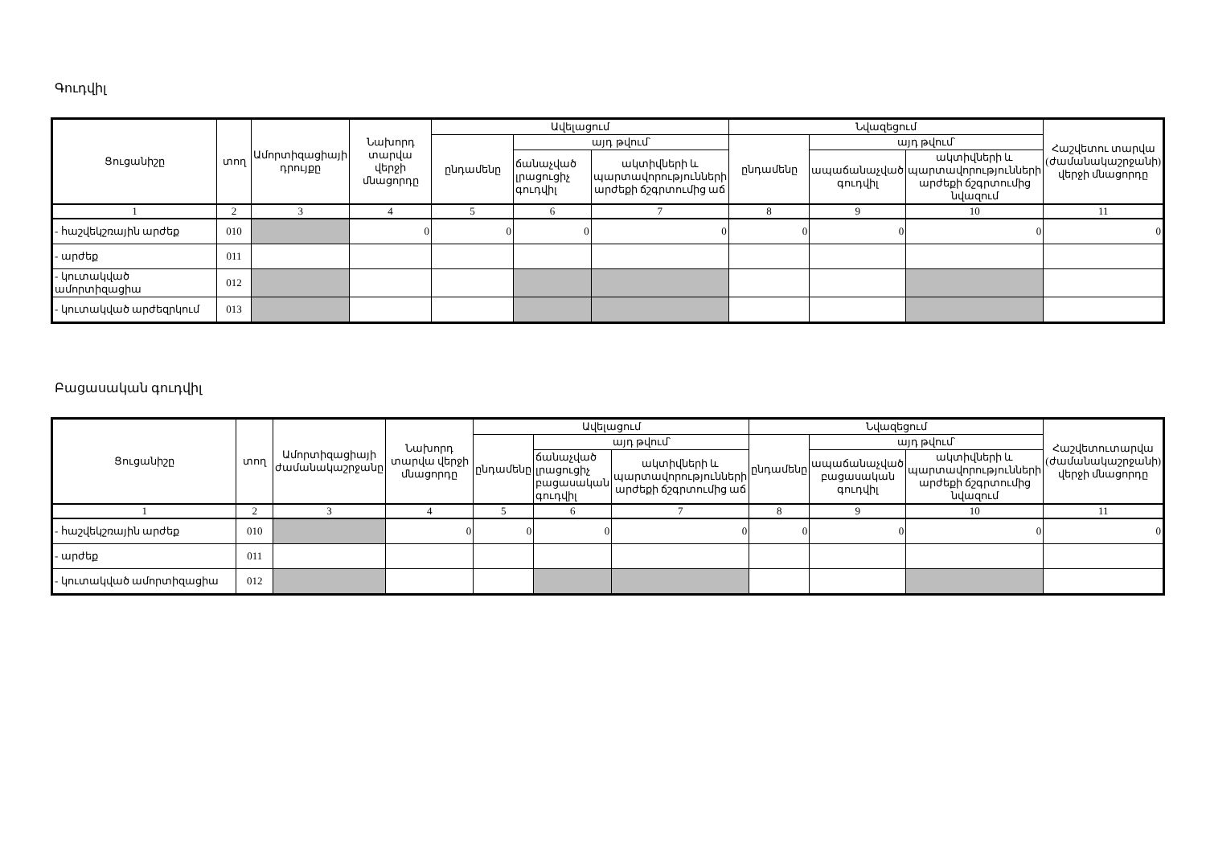Գուդվիլ
| Ցուցանիշը | տող | Ամորտիզացիայի դրույքը | Նախորդ տարվա վերջի մնացորդը | Ավելացում | | | Նվազեցում | | | Հաշվետու տարվա (ժամանակաշրջանի) վերջի մնացորդը |
| --- | --- | --- | --- | --- | --- | --- | --- | --- | --- | --- |
| | | | | ընդամենը | այդ թվում՝ | | ընդամենը | այդ թվում՝ | | |
| | | | | | ճանաչված լրացուցիչ գուդվիլ | ակտիվների և պարտավորությունների արժեքի ճշգրտումից աճ | | ապաճանաչված գուդվիլ | ակտիվների և պարտավորությունների արժեքի ճշգրտումից նվազում | |
| 1 | 2 | 3 | 4 | 5 | 6 | 7 | 8 | 9 | 10 | 11 |
| - հաշվեկշռային արժեք | 010 | | 0 | 0 | 0 | 0 | 0 | 0 | 0 | 0 |
| - արժեք | 011 | | | | | | | | | |
| - կուտակված ամորտիզացիա | 012 | | | | | | | | | |
| - կուտակված արժեզրկում | 013 | | | | | | | | | |
Բացասական գուդվիլ
| Ցուցանիշը | տող | Ամորտիզացիայի ժամանակաշրջանը | Նախորդ տարվա վերջի մնացորդը | Ավելացում | | | Նվազեցում | | | Հաշվետուտարվա (ժամանակաշրջանի) վերջի մնացորդը |
| --- | --- | --- | --- | --- | --- | --- | --- | --- | --- | --- |
| | | | | ընդամենը | այդ թվում՝ | | ընդամենը | այդ թվում՝ | | |
| | | | | | ճանաչված լրացուցիչ բացասական գուդվիլ | ակտիվների և պարտավորությունների արժեքի ճշգրտումից աճ | | ապաճանաչված բացասական գուդվիլ | ակտիվների և պարտավորությունների արժեքի ճշգրտումից նվազում | |
| 1 | 2 | 3 | 4 | 5 | 6 | 7 | 8 | 9 | 10 | 11 |
| - հաշվեկշռային արժեք | 010 | | 0 | 0 | 0 | 0 | 0 | 0 | 0 | 0 |
| - արժեք | 011 | | | | | | | | | |
| - կուտակված ամորտիզացիա | 012 | | | | | | | | | |